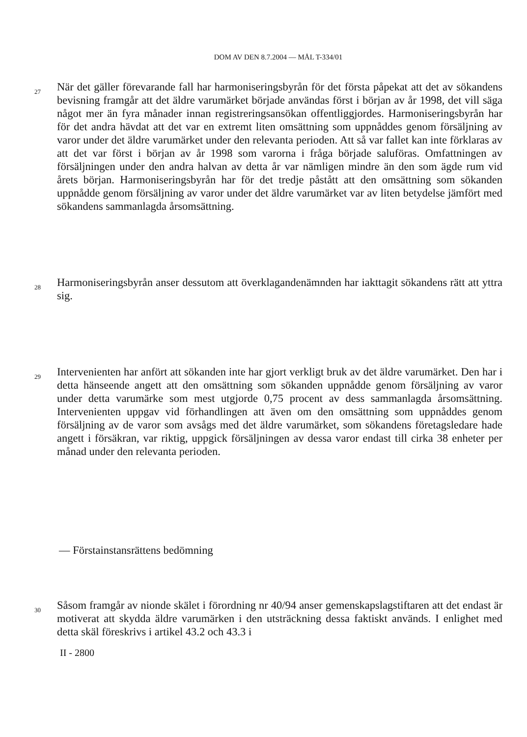DOM AV DEN 8.7.2004 — MÅL T-334/01
27
När det gäller förevarande fall har harmoniseringsbyrån för det första påpekat att det av sökandens bevisning framgår att det äldre varumärket började användas först i början av år 1998, det vill säga något mer än fyra månader innan registreringsansökan offentliggjordes. Harmoniseringsbyrån har för det andra hävdat att det var en extremt liten omsättning som uppnåddes genom försäljning av varor under det äldre varumärket under den relevanta perioden. Att så var fallet kan inte förklaras av att det var först i början av år 1998 som varorna i fråga började saluföras. Omfattningen av försäljningen under den andra halvan av detta år var nämligen mindre än den som ägde rum vid årets början. Harmoniseringsbyrån har för det tredje påstått att den omsättning som sökanden uppnådde genom försäljning av varor under det äldre varumärket var av liten betydelse jämfört med sökandens sammanlagda årsomsättning.
28
Harmoniseringsbyrån anser dessutom att överklagandenämnden har iakttagit sökandens rätt att yttra sig.
29
Intervenienten har anfört att sökanden inte har gjort verkligt bruk av det äldre varumärket. Den har i detta hänseende angett att den omsättning som sökanden uppnådde genom försäljning av varor under detta varumärke som mest utgjorde 0,75 procent av dess sammanlagda årsomsättning. Intervenienten uppgav vid förhandlingen att även om den omsättning som uppnåddes genom försäljning av de varor som avsågs med det äldre varumärket, som sökandens företagsledare hade angett i försäkran, var riktig, uppgick försäljningen av dessa varor endast till cirka 38 enheter per månad under den relevanta perioden.
— Förstainstansrättens bedömning
30
Såsom framgår av nionde skälet i förordning nr 40/94 anser gemenskapslagstiftaren att det endast är motiverat att skydda äldre varumärken i den utsträckning dessa faktiskt används. I enlighet med detta skäl föreskrivs i artikel 43.2 och 43.3 i
II - 2800